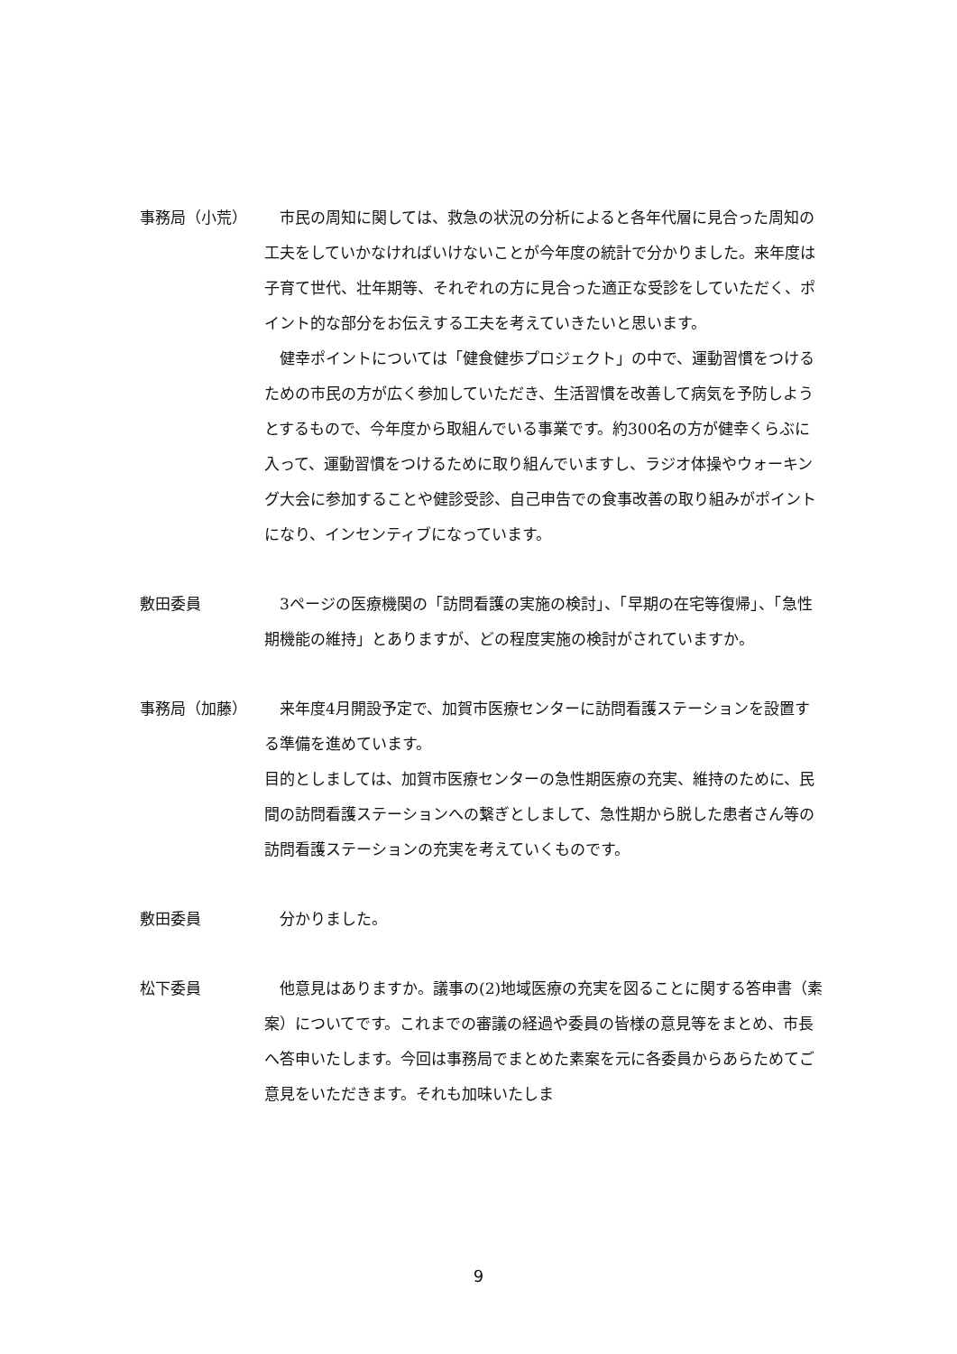事務局（小荒） 　市民の周知に関しては、救急の状況の分析によると各年代層に見合った周知の工夫をしていかなければいけないことが今年度の統計で分かりました。来年度は子育て世代、壮年期等、それぞれの方に見合った適正な受診をしていただく、ポイント的な部分をお伝えする工夫を考えていきたいと思います。
　健幸ポイントについては「健食健歩プロジェクト」の中で、運動習慣をつけるための市民の方が広く参加していただき、生活習慣を改善して病気を予防しようとするもので、今年度から取組んでいる事業です。約300名の方が健幸くらぶに入って、運動習慣をつけるために取り組んでいますし、ラジオ体操やウォーキング大会に参加することや健診受診、自己申告での食事改善の取り組みがポイントになり、インセンティブになっています。
敷田委員 　3ページの医療機関の「訪問看護の実施の検討」、「早期の在宅等復帰」、「急性期機能の維持」とありますが、どの程度実施の検討がされていますか。
事務局（加藤） 　来年度4月開設予定で、加賀市医療センターに訪問看護ステーションを設置する準備を進めています。
目的としましては、加賀市医療センターの急性期医療の充実、維持のために、民間の訪問看護ステーションへの繋ぎとしまして、急性期から脱した患者さん等の訪問看護ステーションの充実を考えていくものです。
敷田委員 　分かりました。
松下委員 　他意見はありますか。議事の(2)地域医療の充実を図ることに関する答申書（素案）についてです。これまでの審議の経過や委員の皆様の意見等をまとめ、市長へ答申いたします。今回は事務局でまとめた素案を元に各委員からあらためてご意見をいただきます。それも加味いたしま
9